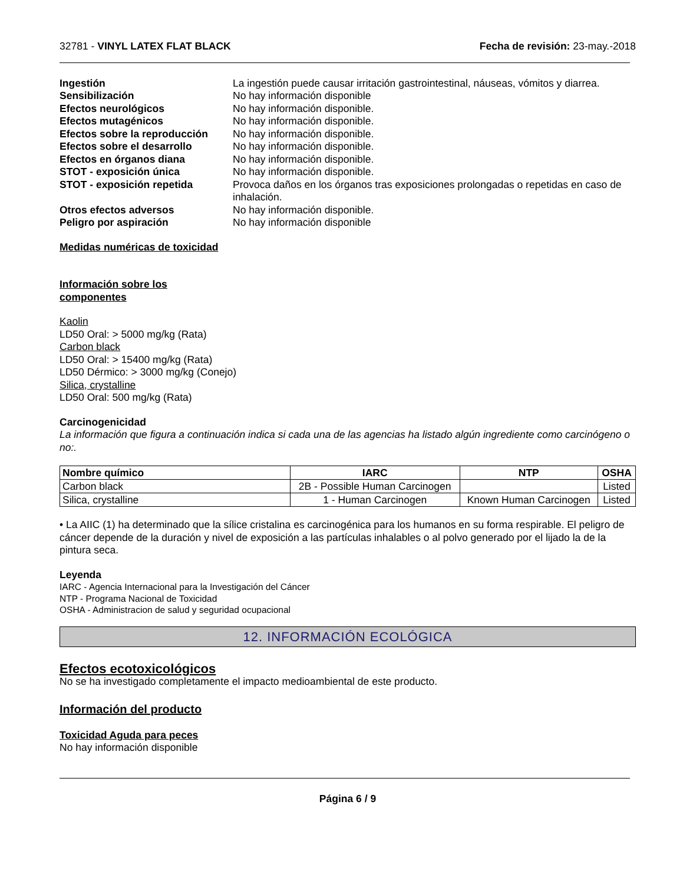32781 - VINYL LATEX FLAT BLACK Fecha de revisión: 23-may.-2018
Ingestión La ingestión puede causar irritación gastrointestinal, náuseas, vómitos y diarrea. Sensibilización No hay información disponible Efectos neurológicos No hay información disponible. Efectos mutagénicos No hay información disponible. Efectos sobre la reproducción No hay información disponible. Efectos sobre el desarrollo No hay información disponible. Efectos en órganos diana No hay información disponible. STOT - exposición única No hay información disponible. STOT - exposición repetida Provoca daños en los órganos tras exposiciones prolongadas o repetidas en caso de inhalación. Otros efectos adversos No hay información disponible. Peligro por aspiración No hay información disponible
Medidas numéricas de toxicidad
Información sobre los
componentes
Kaolin
LD50 Oral: > 5000 mg/kg (Rata)
Carbon black
LD50 Oral: > 15400 mg/kg (Rata)
LD50 Dérmico: > 3000 mg/kg (Conejo)
Silica, crystalline
LD50 Oral: 500 mg/kg (Rata)
Carcinogenicidad
La información que figura a continuación indica si cada una de las agencias ha listado algún ingrediente como carcinógeno o no:.
| Nombre químico | IARC | NTP | OSHA |
| --- | --- | --- | --- |
| Carbon black | 2B - Possible Human Carcinogen | | Listed |
| Silica, crystalline | 1 - Human Carcinogen | Known Human Carcinogen | Listed |
• La AIIC (1) ha determinado que la sílice cristalina es carcinogénica para los humanos en su forma respirable. El peligro de cáncer depende de la duración y nivel de exposición a las partículas inhalables o al polvo generado por el lijado la de la pintura seca.
Leyenda
IARC - Agencia Internacional para la Investigación del Cáncer
NTP - Programa Nacional de Toxicidad
OSHA - Administracion de salud y seguridad ocupacional
12. INFORMACIÓN ECOLÓGICA
Efectos ecotoxicológicos
No se ha investigado completamente el impacto medioambiental de este producto.
Información del producto
Toxicidad Aguda para peces
No hay información disponible
Página 6 / 9